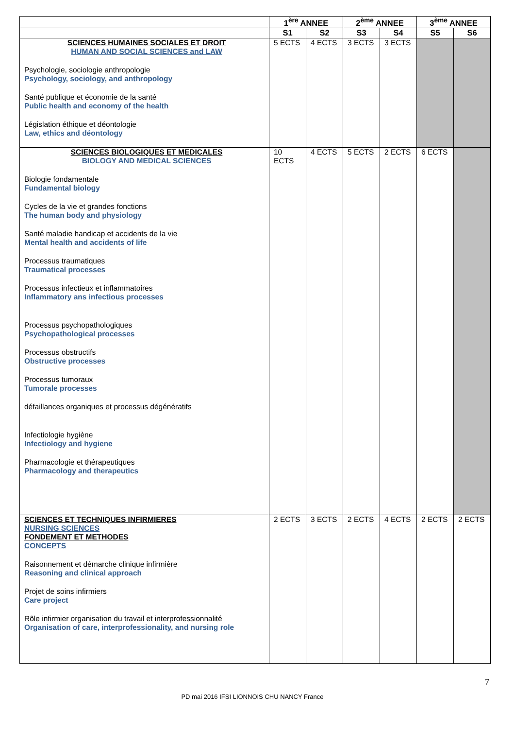| | 1<sup>ère</sup> ANNEE | | 2<sup>ème</sup> ANNEE | | 3<sup>ème</sup> ANNEE | |
| --- | --- | --- | --- | --- | --- | --- |
| | S1 | S2 | S3 | S4 | S5 | S6 |
| SCIENCES HUMAINES SOCIALES ET DROIT HUMAN AND SOCIAL SCIENCES and LAW Psychologie, sociologie anthropologie Psychology, sociology, and anthropology Santé publique et économie de la santé Public health and economy of the health Législation éthique et déontologie Law, ethics and déontology | 5 ECTS | 4 ECTS | 3 ECTS | 3 ECTS | | |
| SCIENCES BIOLOGIQUES ET MEDICALES BIOLOGY AND MEDICAL SCIENCES Biologie fondamentale Fundamental biology Cycles de la vie et grandes fonctions The human body and physiology Santé maladie handicap et accidents de la vie Mental health and accidents of life Processus traumatiques Traumatical processes Processus infectieux et inflammatoires Inflammatory ans infectious processes Processus psychopathologiques Psychopathological processes Processus obstructifs Obstructive processes Processus tumoraux Tumorale processes défaillances organiques et processus dégénératifs Infectiologie hygiène Infectiology and hygiene Pharmacologie et thérapeutiques Pharmacology and therapeutics | 10 ECTS | 4 ECTS | 5 ECTS | 2 ECTS | 6 ECTS | |
| SCIENCES ET TECHNIQUES INFIRMIERES NURSING SCIENCES FONDEMENT ET METHODES CONCEPTS Raisonnement et démarche clinique infirmière Reasoning and clinical approach Projet de soins infirmiers Care project Rôle infirmier organisation du travail et interprofessionnalité Organisation of care, interprofessionality, and nursing role | 2 ECTS | 3 ECTS | 2 ECTS | 4 ECTS | 2 ECTS | 2 ECTS |
7
PD mai 2016 IFSI LIONNOIS CHU NANCY France